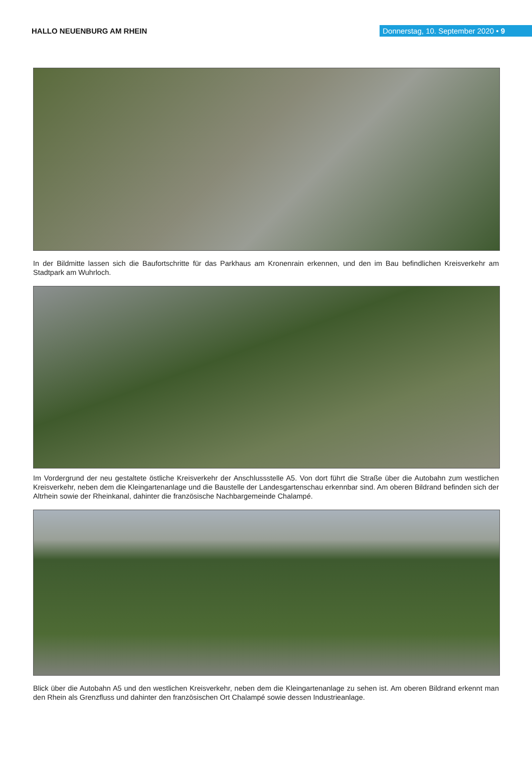HALLO NEUENBURG AM RHEIN
Donnerstag, 10. September 2020 • 9
In der Bildmitte lassen sich die Baufortschritte für das Parkhaus am Kronenrain erkennen, und den im Bau befindlichen Kreisverkehr am Stadtpark am Wuhrloch.
Im Vordergrund der neu gestaltete östliche Kreisverkehr der Anschlussstelle A5. Von dort führt die Straße über die Autobahn zum westlichen Kreisverkehr, neben dem die Kleingartenanlage und die Baustelle der Landesgartenschau erkennbar sind. Am oberen Bildrand befinden sich der Altrhein sowie der Rheinkanal, dahinter die französische Nachbargemeinde Chalampé.
Blick über die Autobahn A5 und den westlichen Kreisverkehr, neben dem die Kleingartenanlage zu sehen ist. Am oberen Bildrand erkennt man den Rhein als Grenzfluss und dahinter den französischen Ort Chalampé sowie dessen Industrieanlage.